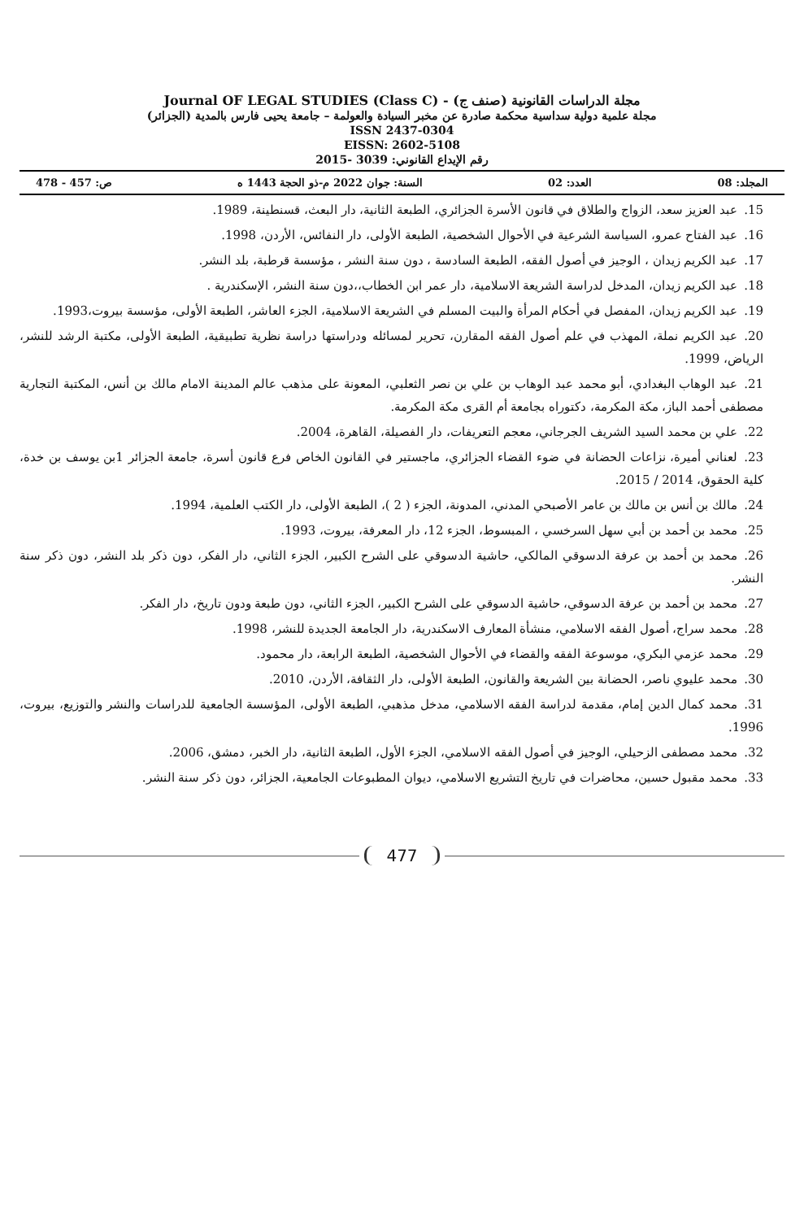مجلة الدراسات القانونية (صنف ج) - Journal OF LEGAL STUDIES (Class C)
مجلة علمية دولية سداسية محكمة صادرة عن مخبر السيادة والعولمة – جامعة يحيى فارس بالمدية (الجزائر)
ISSN 2437-0304
EISSN: 2602-5108
رقم الإيداع القانوني: 3039 -2015
المجلد: 08 العدد: 02 السنة: جوان 2022 م-ذو الحجة 1443 ه ص: 457 - 478
15. عبد العزيز سعد، الزواج والطلاق في قانون الأسرة الجزائري، الطبعة الثانية، دار البعث، قسنطينة، 1989.
16. عبد الفتاح عمرو، السياسة الشرعية في الأحوال الشخصية، الطبعة الأولى، دار النفائس، الأردن، 1998.
17. عبد الكريم زيدان ، الوجيز في أصول الفقه، الطبعة السادسة ، دون سنة النشر ، مؤسسة قرطبة، بلد النشر.
18. عبد الكريم زيدان، المدخل لدراسة الشريعة الاسلامية، دار عمر ابن الخطاب،،دون سنة النشر، الإسكندرية .
19. عبد الكريم زيدان، المفصل في أحكام المرأة والبيت المسلم في الشريعة الاسلامية، الجزء العاشر، الطبعة الأولى، مؤسسة بيروت،1993.
20. عبد الكريم نملة، المهذب في علم أصول الفقه المقارن، تحرير لمسائله ودراستها دراسة نظرية تطبيقية، الطبعة الأولى، مكتبة الرشد للنشر، الرياض، 1999.
21. عبد الوهاب البغدادي، أبو محمد عبد الوهاب بن علي بن نصر الثعلبي، المعونة على مذهب عالم المدينة الامام مالك بن أنس، المكتبة التجارية مصطفى أحمد الباز، مكة المكرمة، دكتوراه بجامعة أم القرى مكة المكرمة.
22. علي بن محمد السيد الشريف الجرجاني، معجم التعريفات، دار الفصيلة، القاهرة، 2004.
23. لعناني أميرة، نزاعات الحضانة في ضوء القضاء الجزائري، ماجستير في القانون الخاص فرع قانون أسرة، جامعة الجزائر 1بن يوسف بن خدة، كلية الحقوق، 2014 / 2015.
24. مالك بن أنس بن مالك بن عامر الأصبحي المدني، المدونة، الجزء ( 2 )، الطبعة الأولى، دار الكتب العلمية، 1994.
25. محمد بن أحمد بن أبي سهل السرخسي ، المبسوط، الجزء 12، دار المعرفة، بيروت، 1993.
26. محمد بن أحمد بن عرفة الدسوقي المالكي، حاشية الدسوقي على الشرح الكبير، الجزء الثاني، دار الفكر، دون ذكر بلد النشر، دون ذكر سنة النشر.
27. محمد بن أحمد بن عرفة الدسوقي، حاشية الدسوقي على الشرح الكبير، الجزء الثاني، دون طبعة ودون تاريخ، دار الفكر.
28. محمد سراج، أصول الفقه الاسلامي، منشأة المعارف الاسكندرية، دار الجامعة الجديدة للنشر، 1998.
29. محمد عزمي البكري، موسوعة الفقه والقضاء في الأحوال الشخصية، الطبعة الرابعة، دار محمود.
30. محمد عليوي ناصر، الحضانة بين الشريعة والقانون، الطبعة الأولى، دار الثقافة، الأردن، 2010.
31. محمد كمال الدين إمام، مقدمة لدراسة الفقه الاسلامي، مدخل مذهبي، الطبعة الأولى، المؤسسة الجامعية للدراسات والنشر والتوزيع، بيروت، 1996.
32. محمد مصطفى الزحيلي، الوجيز في أصول الفقه الاسلامي، الجزء الأول، الطبعة الثانية، دار الخبر، دمشق، 2006.
33. محمد مقبول حسين، محاضرات في تاريخ التشريع الاسلامي، ديوان المطبوعات الجامعية، الجزائر، دون ذكر سنة النشر.
477